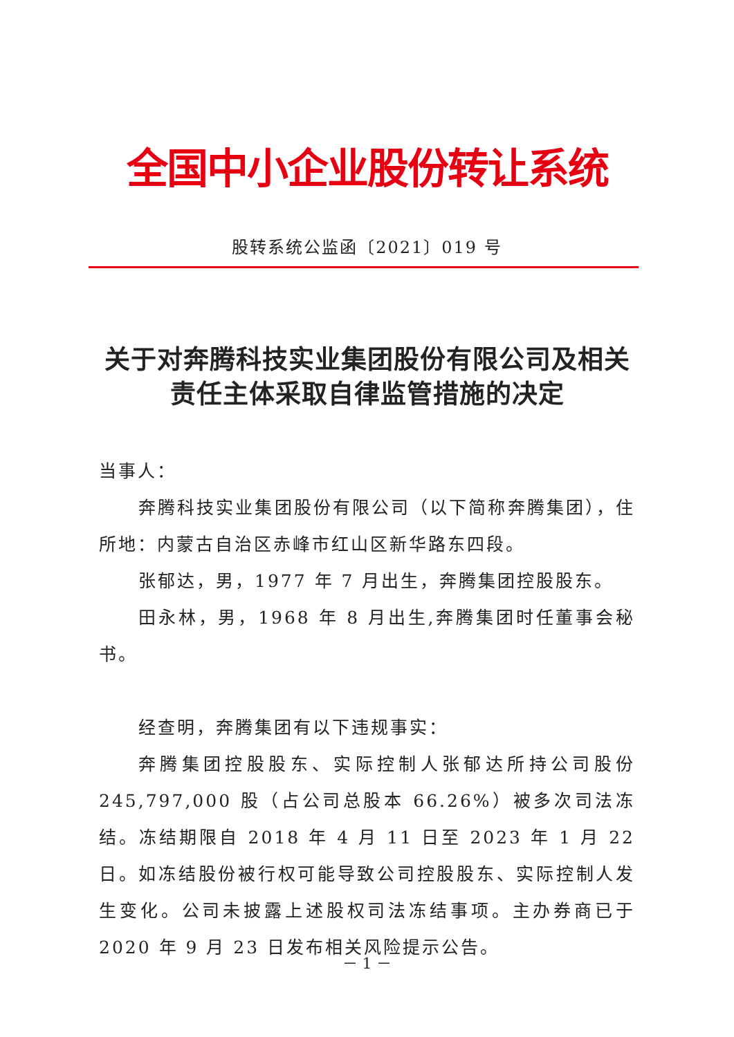全国中小企业股份转让系统
股转系统公监函〔2021〕019 号
关于对奔腾科技实业集团股份有限公司及相关责任主体采取自律监管措施的决定
当事人：
奔腾科技实业集团股份有限公司（以下简称奔腾集团），住所地：内蒙古自治区赤峰市红山区新华路东四段。
张郁达，男，1977 年 7 月出生，奔腾集团控股股东。
田永林，男，1968 年 8 月出生,奔腾集团时任董事会秘书。
经查明，奔腾集团有以下违规事实：
奔腾集团控股股东、实际控制人张郁达所持公司股份 245,797,000 股（占公司总股本 66.26%）被多次司法冻结。冻结期限自 2018 年 4 月 11 日至 2023 年 1 月 22 日。如冻结股份被行权可能导致公司控股股东、实际控制人发生变化。公司未披露上述股权司法冻结事项。主办券商已于 2020 年 9 月 23 日发布相关风险提示公告。
－ 1 －